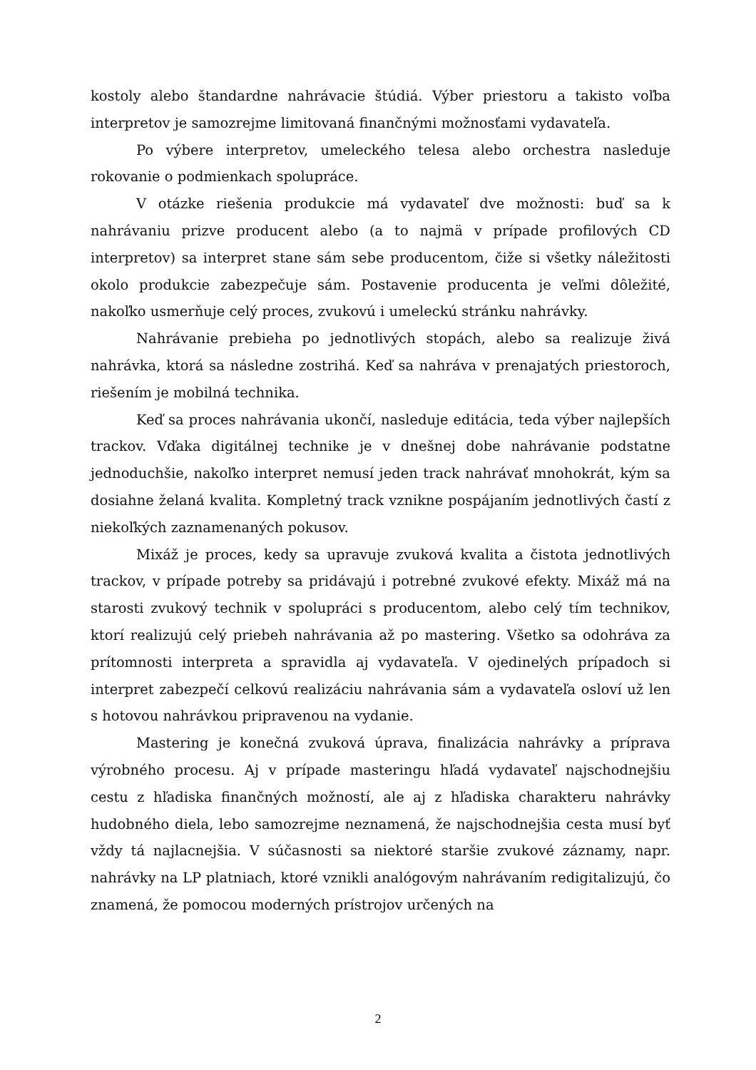kostoly alebo štandardne nahrávacie štúdiá. Výber priestoru a takisto voľba interpretov je samozrejme limitovaná finančnými možnosťami vydavateľa.
Po výbere interpretov, umeleckého telesa alebo orchestra nasleduje rokovanie o podmienkach spolupráce.
V otázke riešenia produkcie má vydavateľ dve možnosti: buď sa k nahrávaniu prizve producent alebo (a to najmä v prípade profilových CD interpretov) sa interpret stane sám sebe producentom, čiže si všetky náležitosti okolo produkcie zabezpečuje sám. Postavenie producenta je veľmi dôležité, nakoľko usmerňuje celý proces, zvukovú i umeleckú stránku nahrávky.
Nahrávanie prebieha po jednotlivých stopách, alebo sa realizuje živá nahrávka, ktorá sa následne zostrihá. Keď sa nahráva v prenajatých priestoroch, riešením je mobilná technika.
Keď sa proces nahrávania ukončí, nasleduje editácia, teda výber najlepších trackov. Vďaka digitálnej technike je v dnešnej dobe nahrávanie podstatne jednoduchšie, nakoľko interpret nemusí jeden track nahrávať mnohokrát, kým sa dosiahne želaná kvalita. Kompletný track vznikne pospájaním jednotlivých častí z niekoľkých zaznamenaných pokusov.
Mixáž je proces, kedy sa upravuje zvuková kvalita a čistota jednotlivých trackov, v prípade potreby sa pridávajú i potrebné zvukové efekty. Mixáž má na starosti zvukový technik v spolupráci s producentom, alebo celý tím technikov, ktorí realizujú celý priebeh nahrávania až po mastering. Všetko sa odohráva za prítomnosti interpreta a spravidla aj vydavateľa. V ojedinelých prípadoch si interpret zabezpečí celkovú realizáciu nahrávania sám a vydavateľa osloví už len s hotovou nahrávkou pripravenou na vydanie.
Mastering je konečná zvuková úprava, finalizácia nahrávky a príprava výrobného procesu. Aj v prípade masteringu hľadá vydavateľ najschodnejšiu cestu z hľadiska finančných možností, ale aj z hľadiska charakteru nahrávky hudobného diela, lebo samozrejme neznamená, že najschodnejšia cesta musí byť vždy tá najlacnejšia. V súčasnosti sa niektoré staršie zvukové záznamy, napr. nahrávky na LP platniach, ktoré vznikli analógovým nahrávaním redigitalizujú, čo znamená, že pomocou moderných prístrojov určených na
2